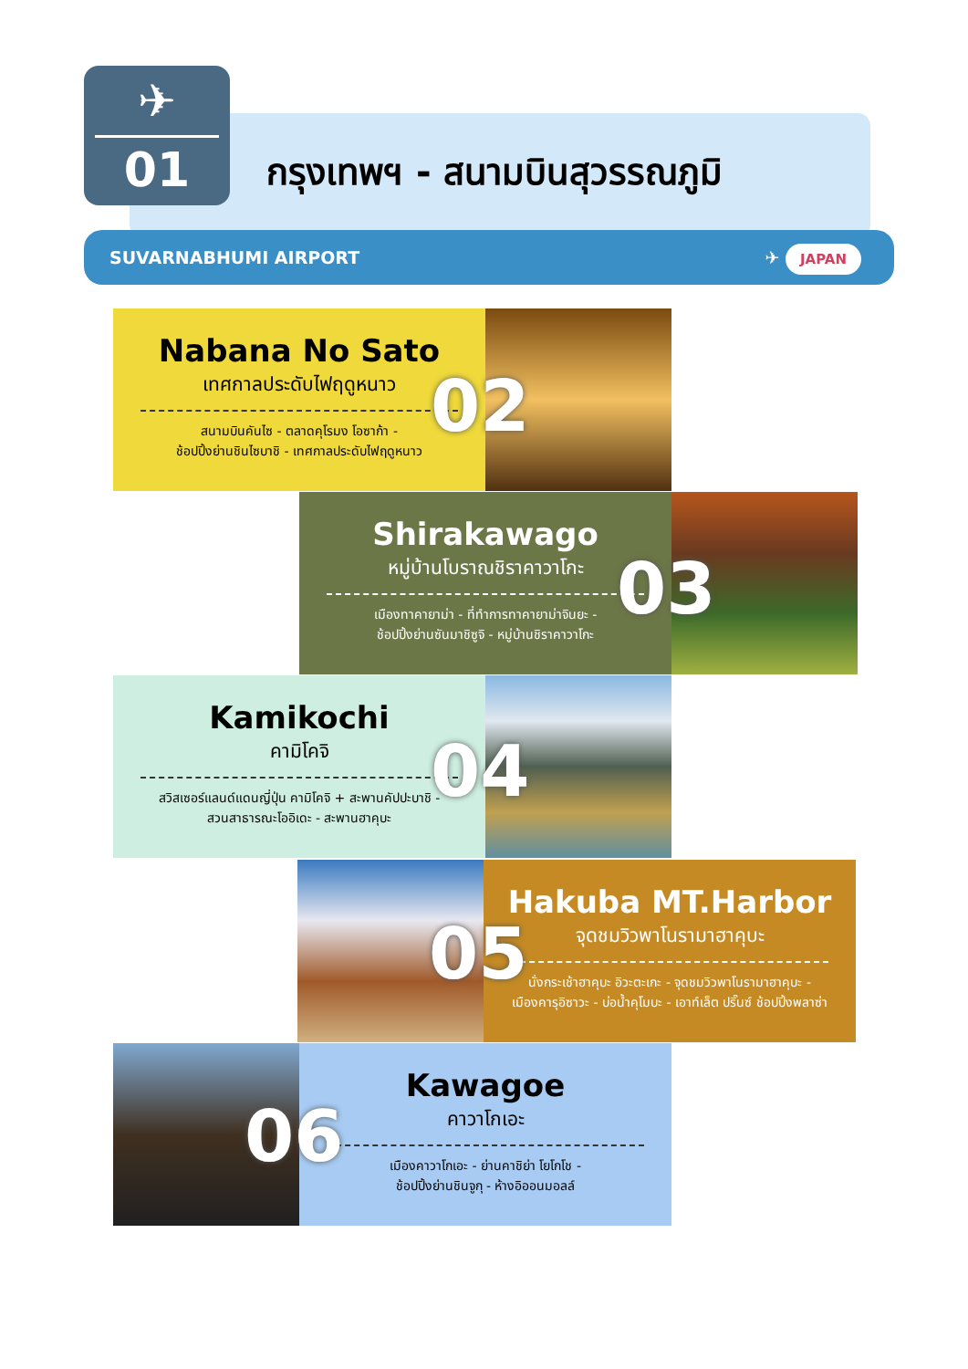✈
01
กรุงเทพฯ - สนามบินสุวรรณภูมิ
SUVARNABHUMI AIRPORT ✈ JAPAN
Nabana No Sato
เทศกาลประดับไฟฤดูหนาว
สนามบินคันไซ - ตลาดคุโรมง โอซาก้า -
ช้อปปิ้งย่านชินไซบาชิ - เทศกาลประดับไฟฤดูหนาว
02
Shirakawago
หมู่บ้านโบราณชิราคาวาโกะ
เมืองทาคายาม่า - ที่ทำการทาคายาม่าจินยะ -
ช้อปปิ้งย่านซันมาชิซูจิ - หมู่บ้านชิราคาวาโกะ
03
Kamikochi
คามิโคจิ
สวิสเซอร์แลนด์แดนญี่ปุ่น คามิโคจิ + สะพานคัปปะบาชิ -
สวนสาธารณะโออิเดะ - สะพานฮาคุบะ
04
Hakuba MT.Harbor
จุดชมวิวพาโนรามาฮาคุบะ
นั่งกระเช้าฮาคุบะ อิวะตะเกะ - จุดชมวิวพาโนรามาฮาคุบะ -
เมืองคารุอิซาวะ - บ่อน้ำคุโมบะ - เอาท์เล็ต ปริ๊นซ์ ช้อปปิ้งพลาซ่า
05
Kawagoe
คาวาโกเอะ
เมืองคาวาโกเอะ - ย่านคาชิย่า โยโกโช -
ช้อปปิ้งย่านชินจูกุ - ห้างอิออนมอลล์
06